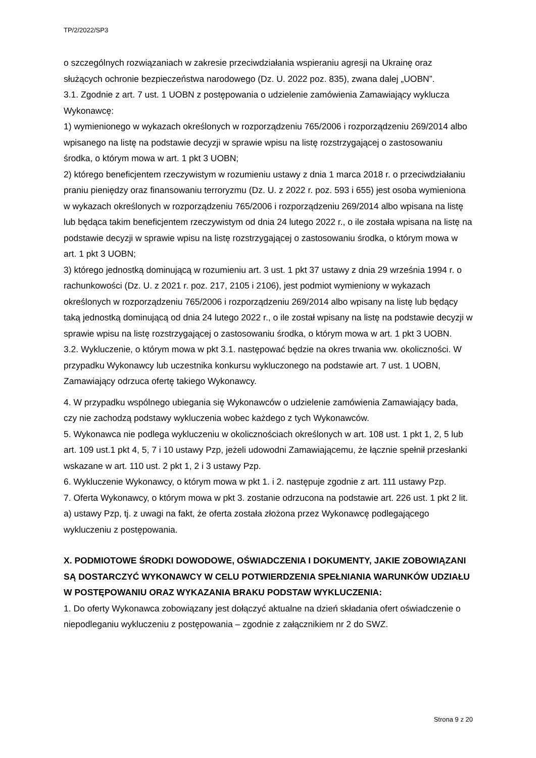TP/2/2022/SP3
o szczególnych rozwiązaniach w zakresie przeciwdziałania wspieraniu agresji na Ukrainę oraz służących ochronie bezpieczeństwa narodowego (Dz. U. 2022 poz. 835), zwana dalej „UOBN”.
3.1. Zgodnie z art. 7 ust. 1 UOBN z postępowania o udzielenie zamówienia Zamawiający wyklucza Wykonawcę:
1) wymienionego w wykazach określonych w rozporządzeniu 765/2006 i rozporządzeniu 269/2014 albo wpisanego na listę na podstawie decyzji w sprawie wpisu na listę rozstrzygającej o zastosowaniu środka, o którym mowa w art. 1 pkt 3 UOBN;
2) którego beneficjentem rzeczywistym w rozumieniu ustawy z dnia 1 marca 2018 r. o przeciwdziałaniu praniu pieniędzy oraz finansowaniu terroryzmu (Dz. U. z 2022 r. poz. 593 i 655) jest osoba wymieniona w wykazach określonych w rozporządzeniu 765/2006 i rozporządzeniu 269/2014 albo wpisana na listę lub będąca takim beneficjentem rzeczywistym od dnia 24 lutego 2022 r., o ile została wpisana na listę na podstawie decyzji w sprawie wpisu na listę rozstrzygającej o zastosowaniu środka, o którym mowa w art. 1 pkt 3 UOBN;
3) którego jednostką dominującą w rozumieniu art. 3 ust. 1 pkt 37 ustawy z dnia 29 września 1994 r. o rachunkowości (Dz. U. z 2021 r. poz. 217, 2105 i 2106), jest podmiot wymieniony w wykazach określonych w rozporządzeniu 765/2006 i rozporządzeniu 269/2014 albo wpisany na listę lub będący taką jednostką dominującą od dnia 24 lutego 2022 r., o ile został wpisany na listę na podstawie decyzji w sprawie wpisu na listę rozstrzygającej o zastosowaniu środka, o którym mowa w art. 1 pkt 3 UOBN.
3.2. Wykluczenie, o którym mowa w pkt 3.1. następować będzie na okres trwania ww. okoliczności. W przypadku Wykonawcy lub uczestnika konkursu wykluczonego na podstawie art. 7 ust. 1 UOBN, Zamawiający odrzuca ofertę takiego Wykonawcy.
4. W przypadku wspólnego ubiegania się Wykonawców o udzielenie zamówienia Zamawiający bada, czy nie zachodzą podstawy wykluczenia wobec każdego z tych Wykonawców.
5. Wykonawca nie podlega wykluczeniu w okolicznościach określonych w art. 108 ust. 1 pkt 1, 2, 5 lub art. 109 ust.1 pkt 4, 5, 7 i 10 ustawy Pzp, jeżeli udowodni Zamawiającemu, że łącznie spełnił przesłanki wskazane w art. 110 ust. 2 pkt 1, 2 i 3 ustawy Pzp.
6. Wykluczenie Wykonawcy, o którym mowa w pkt 1. i 2. następuje zgodnie z art. 111 ustawy Pzp.
7. Oferta Wykonawcy, o którym mowa w pkt 3. zostanie odrzucona na podstawie art. 226 ust. 1 pkt 2 lit. a) ustawy Pzp, tj. z uwagi na fakt, że oferta została złożona przez Wykonawcę podlegającego wykluczeniu z postępowania.
X. PODMIOTOWE ŚRODKI DOWODOWE, OŚWIADCZENIA I DOKUMENTY, JAKIE ZOBOWIĄZANI SĄ DOSTARCZYĆ WYKONAWCY W CELU POTWIERDZENIA SPEŁNIANIA WARUNKÓW UDZIAŁU W POSTĘPOWANIU ORAZ WYKAZANIA BRAKU PODSTAW WYKLUCZENIA:
1. Do oferty Wykonawca zobowiązany jest dołączyć aktualne na dzień składania ofert oświadczenie o niepodleganiu wykluczeniu z postępowania – zgodnie z załącznikiem nr 2 do SWZ.
Strona 9 z 20